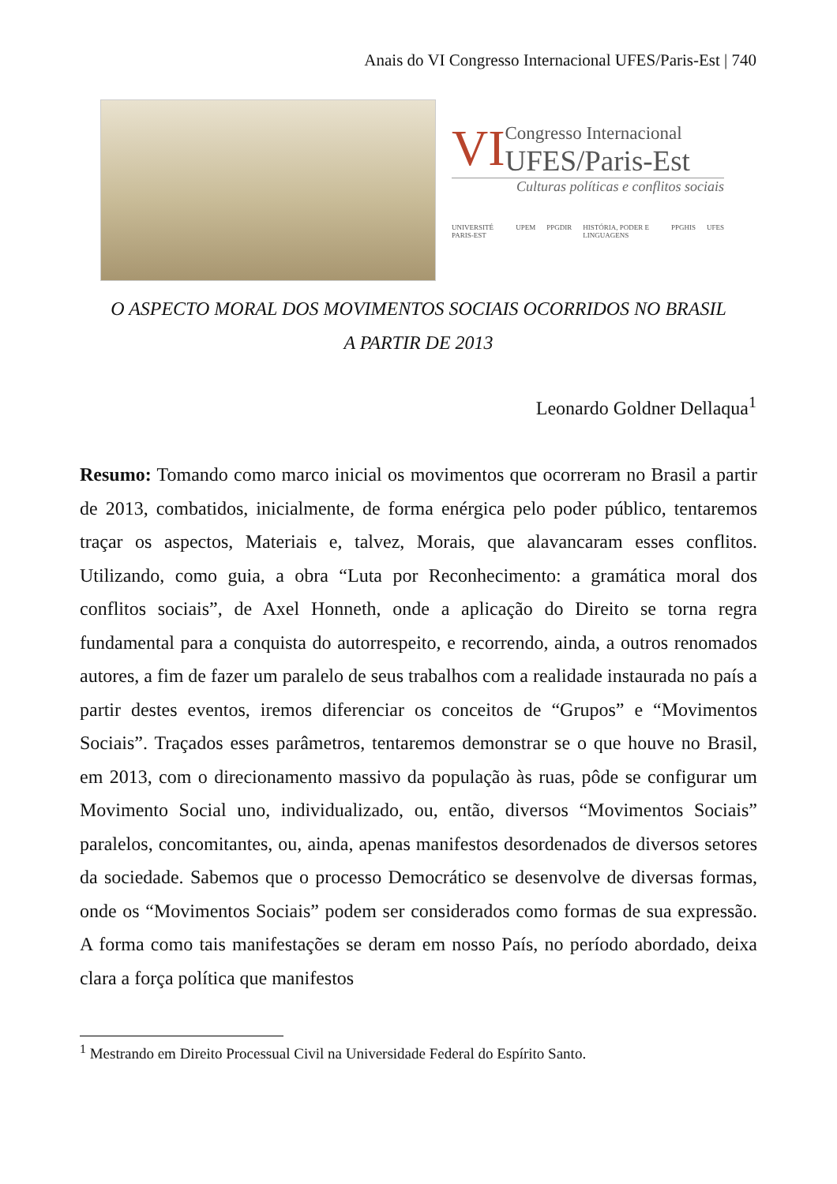Anais do VI Congresso Internacional UFES/Paris-Est | 740
VI
Congresso Internacional
UFES/Paris-Est
Culturas políticas e conflitos sociais
UNIVERSITÉ PARIS-EST UPEM PPGDIR HISTÓRIA, PODER E LINGUAGENS PPGHIS UFES
O ASPECTO MORAL DOS MOVIMENTOS SOCIAIS OCORRIDOS NO BRASIL
A PARTIR DE 2013
Leonardo Goldner Dellaqua<sup>1</sup>
Resumo: Tomando como marco inicial os movimentos que ocorreram no Brasil a partir de 2013, combatidos, inicialmente, de forma enérgica pelo poder público, tentaremos traçar os aspectos, Materiais e, talvez, Morais, que alavancaram esses conflitos. Utilizando, como guia, a obra “Luta por Reconhecimento: a gramática moral dos conflitos sociais”, de Axel Honneth, onde a aplicação do Direito se torna regra fundamental para a conquista do autorrespeito, e recorrendo, ainda, a outros renomados autores, a fim de fazer um paralelo de seus trabalhos com a realidade instaurada no país a partir destes eventos, iremos diferenciar os conceitos de “Grupos” e “Movimentos Sociais”. Traçados esses parâmetros, tentaremos demonstrar se o que houve no Brasil, em 2013, com o direcionamento massivo da população às ruas, pôde se configurar um Movimento Social uno, individualizado, ou, então, diversos “Movimentos Sociais” paralelos, concomitantes, ou, ainda, apenas manifestos desordenados de diversos setores da sociedade. Sabemos que o processo Democrático se desenvolve de diversas formas, onde os “Movimentos Sociais” podem ser considerados como formas de sua expressão. A forma como tais manifestações se deram em nosso País, no período abordado, deixa clara a força política que manifestos
<sup>1</sup> Mestrando em Direito Processual Civil na Universidade Federal do Espírito Santo.